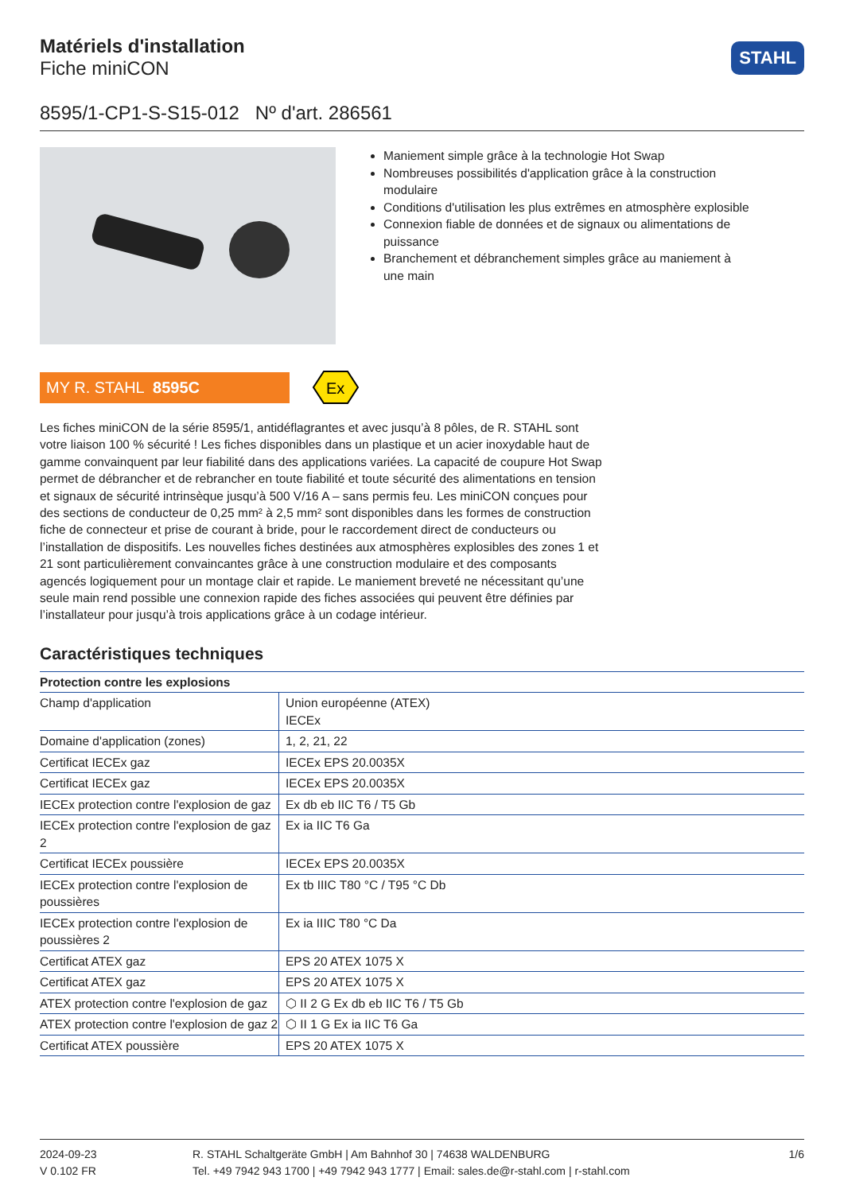Matériels d'installation
Fiche miniCON
STAHL
8595/1-CP1-S-S15-012 Nº d'art. 286561
Maniement simple grâce à la technologie Hot Swap
Nombreuses possibilités d'application grâce à la construction modulaire
Conditions d'utilisation les plus extrêmes en atmosphère explosible
Connexion fiable de données et de signaux ou alimentations de puissance
Branchement et débranchement simples grâce au maniement à une main
MY R. STAHL 8595C
Ex
Les fiches miniCON de la série 8595/1, antidéflagrantes et avec jusqu’à 8 pôles, de R. STAHL sont votre liaison 100 % sécurité ! Les fiches disponibles dans un plastique et un acier inoxydable haut de gamme convainquent par leur fiabilité dans des applications variées. La capacité de coupure Hot Swap permet de débrancher et de rebrancher en toute fiabilité et toute sécurité des alimen­tations en tension et signaux de sécurité intrinsèque jusqu’à 500 V/16 A – sans permis feu. Les miniCON conçues pour des sections de conducteur de 0,25 mm² à 2,5 mm² sont disponibles dans les formes de construction fiche de connecteur et prise de courant à bride, pour le raccordement direct de conducteurs ou l’installation de dispositifs. Les nouvelles fiches destinées aux atmos­phères explosibles des zones 1 et 21 sont particulièrement convaincantes grâce à une construction modulaire et des composants agencés logiquement pour un montage clair et rapide. Le maniement breveté ne nécessitant qu’une seule main rend possible une connexion rapide des fiches asso­ciées qui peuvent être définies par l’installateur pour jusqu’à trois applications grâce à un codage intérieur.
Caractéristiques techniques
| Protection contre les explosions | |
| --- | --- |
| Champ d'application | Union européenne (ATEX) IECEx |
| Domaine d'application (zones) | 1, 2, 21, 22 |
| Certificat IECEx gaz | IECEx EPS 20.0035X |
| Certificat IECEx gaz | IECEx EPS 20.0035X |
| IECEx protection contre l'explosion de gaz | Ex db eb IIC T6 / T5 Gb |
| IECEx protection contre l'explosion de gaz 2 | Ex ia IIC T6 Ga |
| Certificat IECEx poussière | IECEx EPS 20.0035X |
| IECEx protection contre l'explosion de poussières | Ex tb IIIC T80 °C / T95 °C Db |
| IECEx protection contre l'explosion de poussières 2 | Ex ia IIIC T80 °C Da |
| Certificat ATEX gaz | EPS 20 ATEX 1075 X |
| Certificat ATEX gaz | EPS 20 ATEX 1075 X |
| ATEX protection contre l'explosion de gaz | ⬡ II 2 G Ex db eb IIC T6 / T5 Gb |
| ATEX protection contre l'explosion de gaz 2 | ⬡ II 1 G Ex ia IIC T6 Ga |
| Certificat ATEX poussière | EPS 20 ATEX 1075 X |
2024-09-23
V 0.102 FR
R. STAHL Schaltgeräte GmbH | Am Bahnhof 30 | 74638 WALDENBURG
Tel. +49 7942 943 1700 | +49 7942 943 1777 | Email: sales.de@r-stahl.com | r-stahl.com
1/6